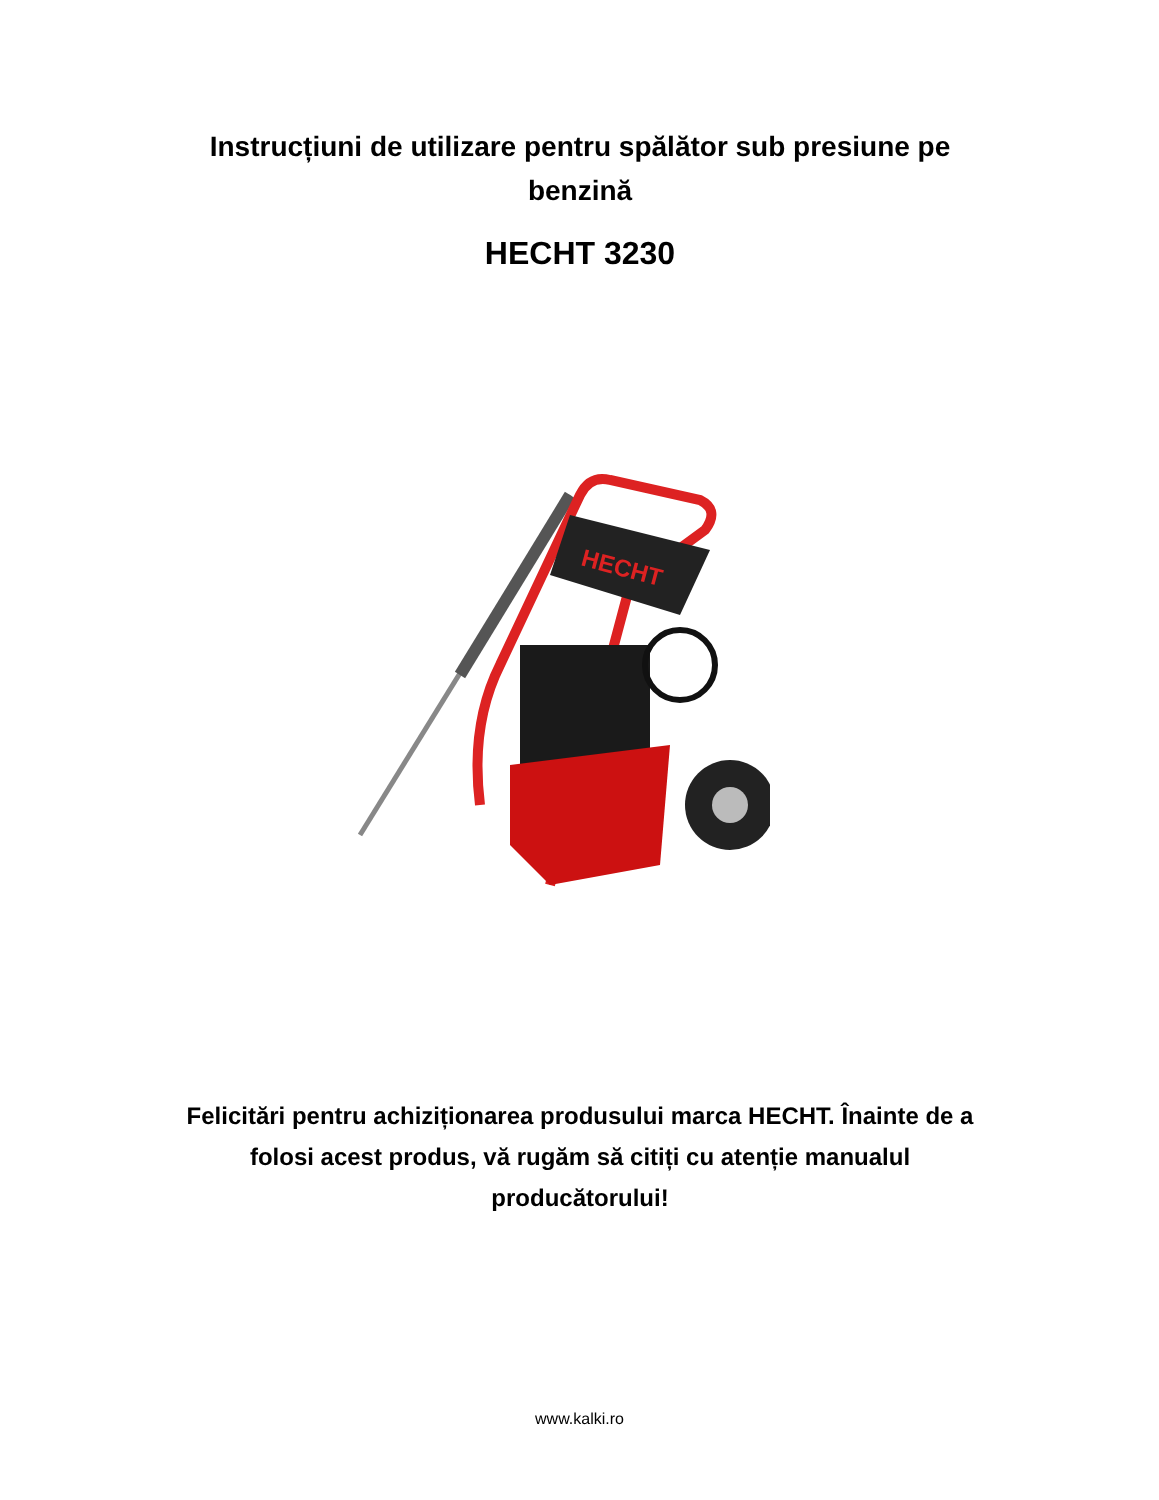Instrucțiuni de utilizare pentru spălător sub presiune pe benzină
HECHT 3230
HECHT
Felicitări pentru achiziționarea produsului marca HECHT. Înainte de a folosi acest produs, vă rugăm să citiți cu atenție manualul producătorului!
www.kalki.ro